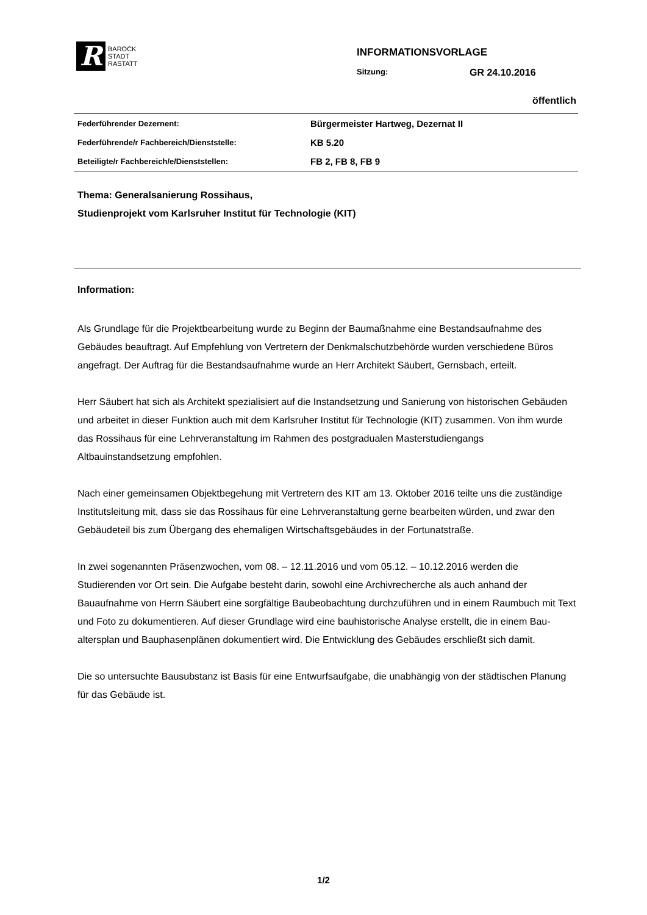R
BAROCK
STADT
RASTATT
INFORMATIONSVORLAGE
Sitzung: GR 24.10.2016
öffentlich
| Federführender Dezernent: | Bürgermeister Hartweg, Dezernat II |
| Federführende/r Fachbereich/Dienststelle: | KB 5.20 |
| Beteiligte/r Fachbereich/e/Dienststellen: | FB 2, FB 8, FB 9 |
Thema: Generalsanierung Rossihaus,
Studienprojekt vom Karlsruher Institut für Technologie (KIT)
Information:
Als Grundlage für die Projektbearbeitung wurde zu Beginn der Baumaßnahme eine Bestandsaufnahme des Gebäudes beauftragt. Auf Empfehlung von Vertretern der Denkmalschutzbehörde wurden verschiedene Büros angefragt. Der Auftrag für die Bestandsaufnahme wurde an Herr Architekt Säubert, Gernsbach, erteilt.
Herr Säubert hat sich als Architekt spezialisiert auf die Instandsetzung und Sanierung von historischen Gebäuden und arbeitet in dieser Funktion auch mit dem Karlsruher Institut für Technologie (KIT) zusammen. Von ihm wurde das Rossihaus für eine Lehrveranstaltung im Rahmen des postgradualen Masterstudiengangs Altbauinstandsetzung empfohlen.
Nach einer gemeinsamen Objektbegehung mit Vertretern des KIT am 13. Oktober 2016 teilte uns die zuständige Institutsleitung mit, dass sie das Rossihaus für eine Lehrveranstaltung gerne bearbeiten würden, und zwar den Gebäudeteil bis zum Übergang des ehemaligen Wirtschaftsgebäudes in der Fortunatstraße.
In zwei sogenannten Präsenzwochen, vom 08. – 12.11.2016 und vom 05.12. – 10.12.2016 werden die Studierenden vor Ort sein. Die Aufgabe besteht darin, sowohl eine Archivrecherche als auch anhand der Bauaufnahme von Herrn Säubert eine sorgfältige Baubeobachtung durchzuführen und in einem Raumbuch mit Text und Foto zu dokumentieren. Auf dieser Grundlage wird eine bauhistorische Analyse erstellt, die in einem Bau­altersplan und Bauphasenplänen dokumentiert wird. Die Entwicklung des Gebäudes erschließt sich damit.
Die so untersuchte Bausubstanz ist Basis für eine Entwurfsaufgabe, die unabhängig von der städtischen Planung für das Gebäude ist.
1/2